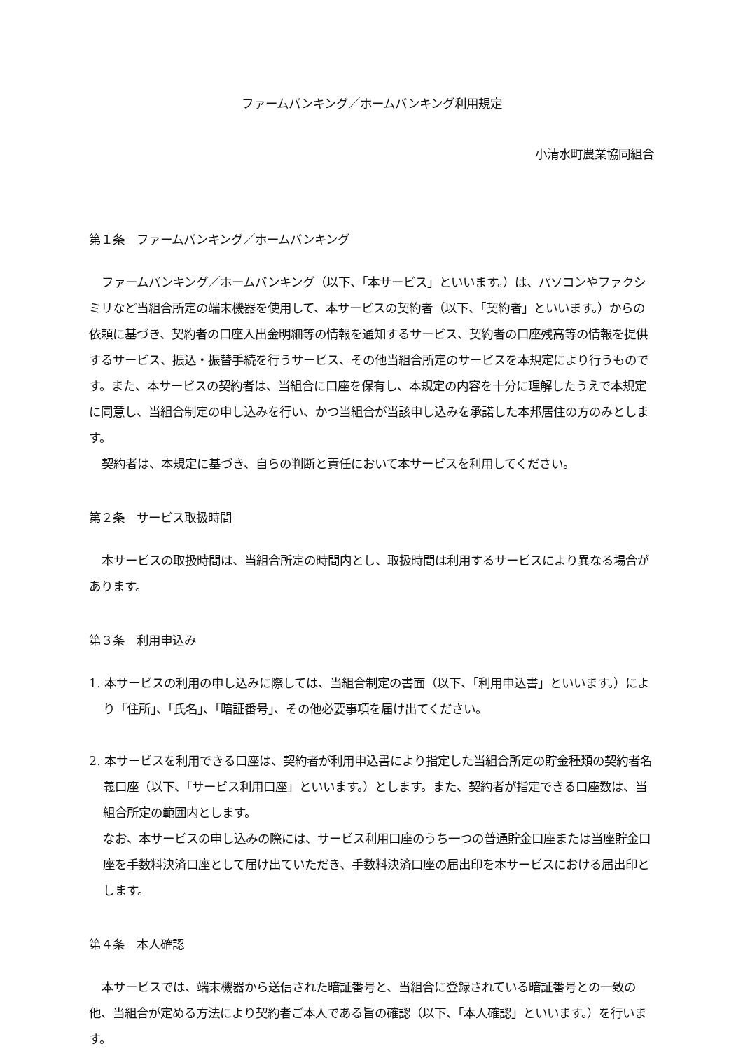ファームバンキング／ホームバンキング利用規定
小清水町農業協同組合
第１条　ファームバンキング／ホームバンキング
ファームバンキング／ホームバンキング（以下、「本サービス」といいます。）は、パソコンやファクシミリなど当組合所定の端末機器を使用して、本サービスの契約者（以下、「契約者」といいます。）からの依頼に基づき、契約者の口座入出金明細等の情報を通知するサービス、契約者の口座残高等の情報を提供するサービス、振込・振替手続を行うサービス、その他当組合所定のサービスを本規定により行うものです。また、本サービスの契約者は、当組合に口座を保有し、本規定の内容を十分に理解したうえで本規定に同意し、当組合制定の申し込みを行い、かつ当組合が当該申し込みを承諾した本邦居住の方のみとします。
契約者は、本規定に基づき、自らの判断と責任において本サービスを利用してください。
第２条　サービス取扱時間
本サービスの取扱時間は、当組合所定の時間内とし、取扱時間は利用するサービスにより異なる場合があります。
第３条　利用申込み
1. 本サービスの利用の申し込みに際しては、当組合制定の書面（以下、「利用申込書」といいます。）により「住所」、「氏名」、「暗証番号」、その他必要事項を届け出てください。
2. 本サービスを利用できる口座は、契約者が利用申込書により指定した当組合所定の貯金種類の契約者名義口座（以下、「サービス利用口座」といいます。）とします。また、契約者が指定できる口座数は、当組合所定の範囲内とします。
なお、本サービスの申し込みの際には、サービス利用口座のうち一つの普通貯金口座または当座貯金口座を手数料決済口座として届け出ていただき、手数料決済口座の届出印を本サービスにおける届出印とします。
第４条　本人確認
本サービスでは、端末機器から送信された暗証番号と、当組合に登録されている暗証番号との一致の他、当組合が定める方法により契約者ご本人である旨の確認（以下、「本人確認」といいます。）を行います。